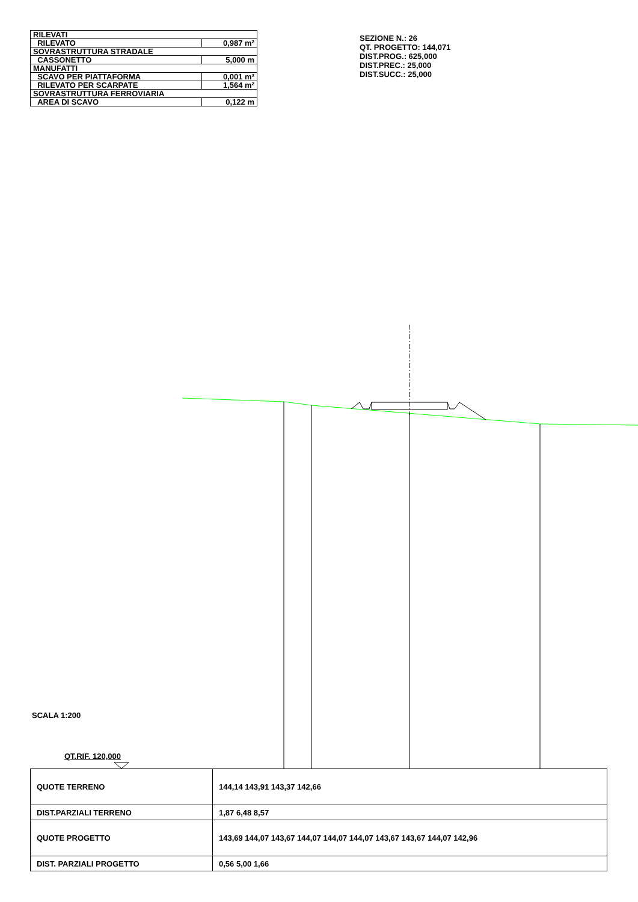| RILEVATI | |
| RILEVATO | 0,987 m² |
| SOVRASTRUTTURA STRADALE | |
| CASSONETTO | 5,000 m |
| MANUFATTI | |
| SCAVO PER PIATTAFORMA | 0,001 m² |
| RILEVATO PER SCARPATE | 1,564 m² |
| SOVRASTRUTTURA FERROVIARIA | |
| AREA DI SCAVO | 0,122 m |
SEZIONE N.: 26
QT. PROGETTO: 144,071
DIST.PROG.: 625,000
DIST.PREC.: 25,000
DIST.SUCC.: 25,000
SCALA 1:200
QT.RIF. 120,000
| QUOTE TERRENO | 144,14 143,91 143,37 142,66 |
| DIST.PARZIALI TERRENO | 1,87 6,48 8,57 |
| QUOTE PROGETTO | 143,69 144,07 143,67 144,07 144,07 144,07 143,67 143,67 144,07 142,96 |
| DIST. PARZIALI PROGETTO | 0,56 5,00 1,66 |